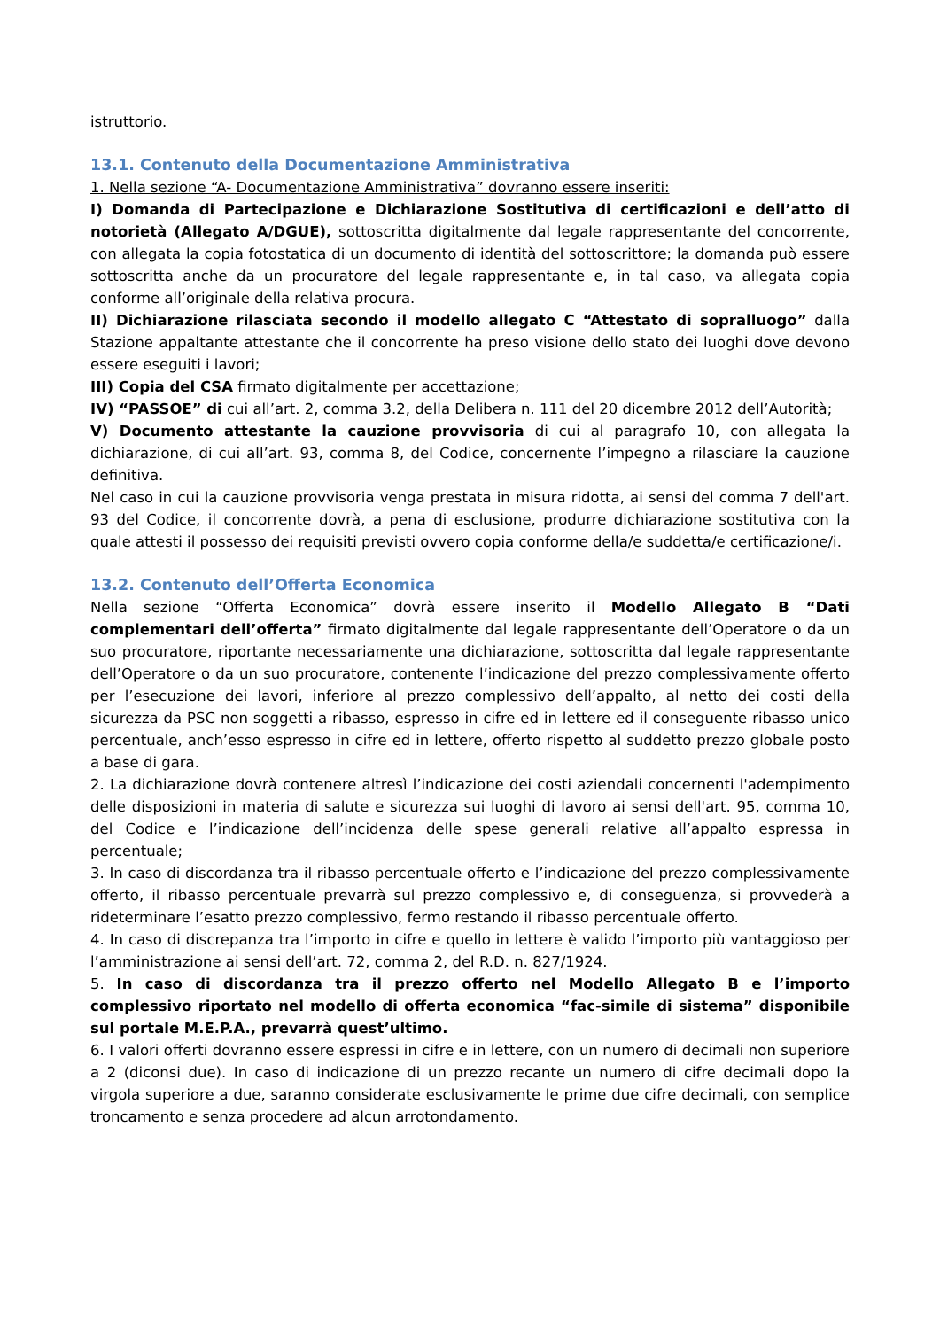istruttorio.
13.1. Contenuto della Documentazione Amministrativa
1. Nella sezione “A- Documentazione Amministrativa” dovranno essere inseriti:
I) Domanda di Partecipazione e Dichiarazione Sostitutiva di certificazioni e dell’atto di notorietà (Allegato A/DGUE), sottoscritta digitalmente dal legale rappresentante del concorrente, con allegata la copia fotostatica di un documento di identità del sottoscrittore; la domanda può essere sottoscritta anche da un procuratore del legale rappresentante e, in tal caso, va allegata copia conforme all’originale della relativa procura.
II) Dichiarazione rilasciata secondo il modello allegato C “Attestato di sopralluogo” dalla Stazione appaltante attestante che il concorrente ha preso visione dello stato dei luoghi dove devono essere eseguiti i lavori;
III) Copia del CSA firmato digitalmente per accettazione;
IV) “PASSOE” di cui all’art. 2, comma 3.2, della Delibera n. 111 del 20 dicembre 2012 dell’Autorità;
V) Documento attestante la cauzione provvisoria di cui al paragrafo 10, con allegata la dichiarazione, di cui all’art. 93, comma 8, del Codice, concernente l’impegno a rilasciare la cauzione definitiva.
Nel caso in cui la cauzione provvisoria venga prestata in misura ridotta, ai sensi del comma 7 dell'art. 93 del Codice, il concorrente dovrà, a pena di esclusione, produrre dichiarazione sostitutiva con la quale attesti il possesso dei requisiti previsti ovvero copia conforme della/e suddetta/e certificazione/i.
13.2. Contenuto dell’Offerta Economica
Nella sezione “Offerta Economica” dovrà essere inserito il Modello Allegato B “Dati complementari dell’offerta” firmato digitalmente dal legale rappresentante dell’Operatore o da un suo procuratore, riportante necessariamente una dichiarazione, sottoscritta dal legale rappresentante dell’Operatore o da un suo procuratore, contenente l’indicazione del prezzo complessivamente offerto per l’esecuzione dei lavori, inferiore al prezzo complessivo dell’appalto, al netto dei costi della sicurezza da PSC non soggetti a ribasso, espresso in cifre ed in lettere ed il conseguente ribasso unico percentuale, anch’esso espresso in cifre ed in lettere, offerto rispetto al suddetto prezzo globale posto a base di gara.
2. La dichiarazione dovrà contenere altresì l’indicazione dei costi aziendali concernenti l'adempimento delle disposizioni in materia di salute e sicurezza sui luoghi di lavoro ai sensi dell'art. 95, comma 10, del Codice e l’indicazione dell’incidenza delle spese generali relative all’appalto espressa in percentuale;
3. In caso di discordanza tra il ribasso percentuale offerto e l’indicazione del prezzo complessivamente offerto, il ribasso percentuale prevarrà sul prezzo complessivo e, di conseguenza, si provvederà a rideterminare l’esatto prezzo complessivo, fermo restando il ribasso percentuale offerto.
4. In caso di discrepanza tra l’importo in cifre e quello in lettere è valido l’importo più vantaggioso per l’amministrazione ai sensi dell’art. 72, comma 2, del R.D. n. 827/1924.
5. In caso di discordanza tra il prezzo offerto nel Modello Allegato B e l’importo complessivo riportato nel modello di offerta economica “fac-simile di sistema” disponibile sul portale M.E.P.A., prevarrà quest’ultimo.
6. I valori offerti dovranno essere espressi in cifre e in lettere, con un numero di decimali non superiore a 2 (diconsi due). In caso di indicazione di un prezzo recante un numero di cifre decimali dopo la virgola superiore a due, saranno considerate esclusivamente le prime due cifre decimali, con semplice troncamento e senza procedere ad alcun arrotondamento.